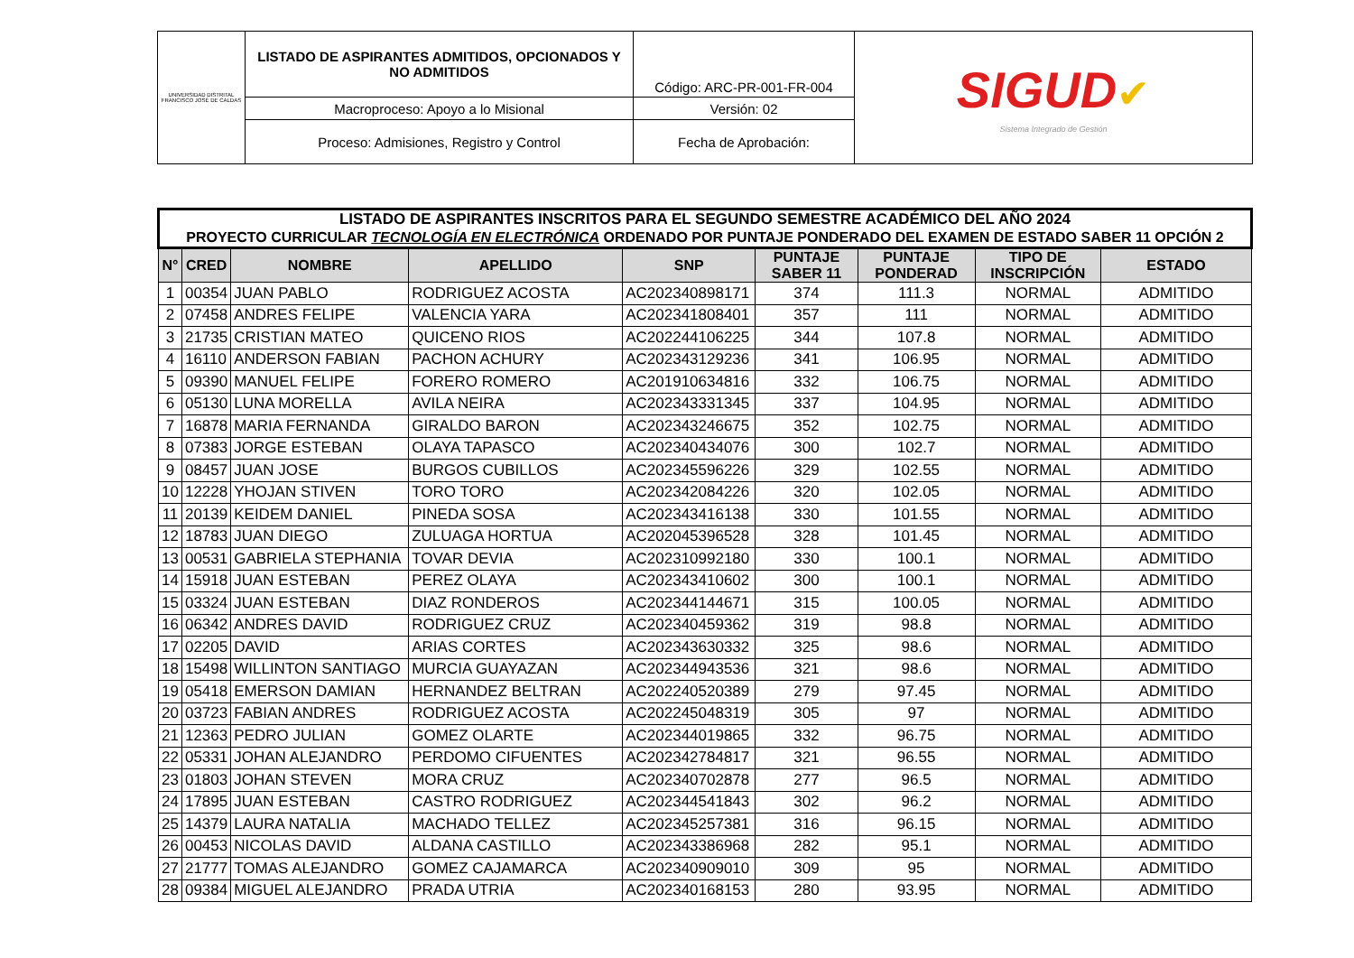| UNIVERSIDAD DISTRITAL FRANCISCO JOSÉ DE CALDAS | LISTADO DE ASPIRANTES ADMITIDOS, OPCIONADOS Y NO ADMITIDOS | Código: ARC-PR-001-FR-004 | SIGUD ✔ Sistema Integrado de Gestión |
| | Macroproceso: Apoyo a lo Misional | Versión: 02 | |
| | Proceso: Admisiones, Registro y Control | Fecha de Aprobación: | |
| LISTADO DE ASPIRANTES INSCRITOS PARA EL SEGUNDO SEMESTRE ACADÉMICO DEL AÑO 2024 PROYECTO CURRICULAR TECNOLOGÍA EN ELECTRÓNICA ORDENADO POR PUNTAJE PONDERADO DEL EXAMEN DE ESTADO SABER 11 OPCIÓN 2 | | | | | | | | |
| N° | CRED | NOMBRE | APELLIDO | SNP | PUNTAJE SABER 11 | PUNTAJE PONDERAD | TIPO DE INSCRIPCIÓN | ESTADO |
| 1 | 00354 | JUAN PABLO | RODRIGUEZ ACOSTA | AC202340898171 | 374 | 111.3 | NORMAL | ADMITIDO |
| 2 | 07458 | ANDRES FELIPE | VALENCIA YARA | AC202341808401 | 357 | 111 | NORMAL | ADMITIDO |
| 3 | 21735 | CRISTIAN MATEO | QUICENO RIOS | AC202244106225 | 344 | 107.8 | NORMAL | ADMITIDO |
| 4 | 16110 | ANDERSON FABIAN | PACHON ACHURY | AC202343129236 | 341 | 106.95 | NORMAL | ADMITIDO |
| 5 | 09390 | MANUEL FELIPE | FORERO ROMERO | AC201910634816 | 332 | 106.75 | NORMAL | ADMITIDO |
| 6 | 05130 | LUNA MORELLA | AVILA NEIRA | AC202343331345 | 337 | 104.95 | NORMAL | ADMITIDO |
| 7 | 16878 | MARIA FERNANDA | GIRALDO BARON | AC202343246675 | 352 | 102.75 | NORMAL | ADMITIDO |
| 8 | 07383 | JORGE ESTEBAN | OLAYA TAPASCO | AC202340434076 | 300 | 102.7 | NORMAL | ADMITIDO |
| 9 | 08457 | JUAN JOSE | BURGOS CUBILLOS | AC202345596226 | 329 | 102.55 | NORMAL | ADMITIDO |
| 10 | 12228 | YHOJAN STIVEN | TORO TORO | AC202342084226 | 320 | 102.05 | NORMAL | ADMITIDO |
| 11 | 20139 | KEIDEM DANIEL | PINEDA SOSA | AC202343416138 | 330 | 101.55 | NORMAL | ADMITIDO |
| 12 | 18783 | JUAN DIEGO | ZULUAGA HORTUA | AC202045396528 | 328 | 101.45 | NORMAL | ADMITIDO |
| 13 | 00531 | GABRIELA STEPHANIA | TOVAR DEVIA | AC202310992180 | 330 | 100.1 | NORMAL | ADMITIDO |
| 14 | 15918 | JUAN ESTEBAN | PEREZ OLAYA | AC202343410602 | 300 | 100.1 | NORMAL | ADMITIDO |
| 15 | 03324 | JUAN ESTEBAN | DIAZ RONDEROS | AC202344144671 | 315 | 100.05 | NORMAL | ADMITIDO |
| 16 | 06342 | ANDRES DAVID | RODRIGUEZ CRUZ | AC202340459362 | 319 | 98.8 | NORMAL | ADMITIDO |
| 17 | 02205 | DAVID | ARIAS CORTES | AC202343630332 | 325 | 98.6 | NORMAL | ADMITIDO |
| 18 | 15498 | WILLINTON SANTIAGO | MURCIA GUAYAZAN | AC202344943536 | 321 | 98.6 | NORMAL | ADMITIDO |
| 19 | 05418 | EMERSON DAMIAN | HERNANDEZ BELTRAN | AC202240520389 | 279 | 97.45 | NORMAL | ADMITIDO |
| 20 | 03723 | FABIAN ANDRES | RODRIGUEZ ACOSTA | AC202245048319 | 305 | 97 | NORMAL | ADMITIDO |
| 21 | 12363 | PEDRO JULIAN | GOMEZ OLARTE | AC202344019865 | 332 | 96.75 | NORMAL | ADMITIDO |
| 22 | 05331 | JOHAN ALEJANDRO | PERDOMO CIFUENTES | AC202342784817 | 321 | 96.55 | NORMAL | ADMITIDO |
| 23 | 01803 | JOHAN STEVEN | MORA CRUZ | AC202340702878 | 277 | 96.5 | NORMAL | ADMITIDO |
| 24 | 17895 | JUAN ESTEBAN | CASTRO RODRIGUEZ | AC202344541843 | 302 | 96.2 | NORMAL | ADMITIDO |
| 25 | 14379 | LAURA NATALIA | MACHADO TELLEZ | AC202345257381 | 316 | 96.15 | NORMAL | ADMITIDO |
| 26 | 00453 | NICOLAS DAVID | ALDANA CASTILLO | AC202343386968 | 282 | 95.1 | NORMAL | ADMITIDO |
| 27 | 21777 | TOMAS ALEJANDRO | GOMEZ CAJAMARCA | AC202340909010 | 309 | 95 | NORMAL | ADMITIDO |
| 28 | 09384 | MIGUEL ALEJANDRO | PRADA UTRIA | AC202340168153 | 280 | 93.95 | NORMAL | ADMITIDO |